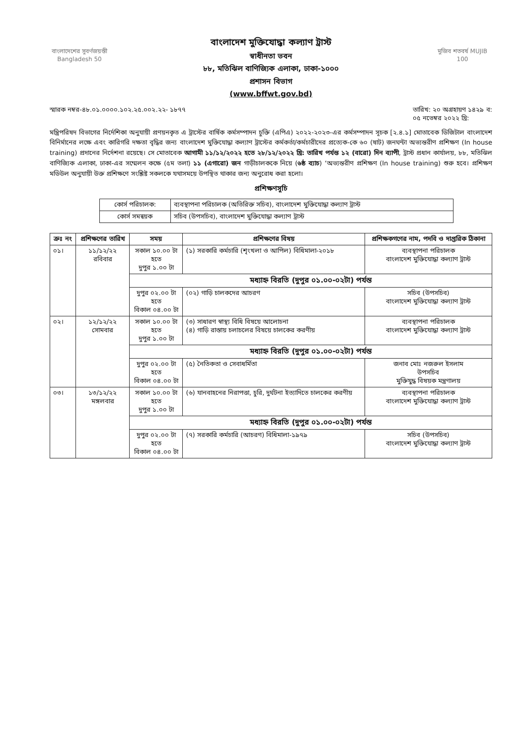বাংলাদেশের সুবর্ণজয়ন্তী Bangladesh 50
বাংলাদেশ মুক্তিযোদ্ধা কল্যাণ ট্রাস্ট
স্বাধীনতা ভবন
৮৮, মতিঝিল বাণিজ্যিক এলাকা, ঢাকা-১০০০
প্রশাসন বিভাগ
(www.bffwt.gov.bd)
মুজিব শতবর্ষ MUJIB 100
স্মারক নম্বর-৪৮.০১.০০০০.১০২.২৫.০০২.২২- ১৮৭৭
তারিখ: ২০ অগ্রহায়ণ ১৪২৯ ব:
০৫ নভেম্বর ২০২২ খ্রি:
মন্ত্রিপরিষদ বিভাগের নির্দেশিকা অনুযায়ী প্রণয়নকৃত এ ট্রাস্টের বার্ষিক কর্মসম্পাদন চুক্তি (এপিএ) ২০২২-২০২৩-এর কর্মসম্পাদন সূচক [২.৪.১] মোতাবেক ডিজিটাল বাংলাদেশ বিনির্মানের লক্ষে এবং কারিগরি দক্ষতা বৃদ্ধির জন্য বাংলাদেশ মুক্তিযোদ্ধা কল্যাণ ট্রাস্টের কর্মকর্তা/কর্মচারীদের প্রত্যেক-কে ৬০ (ষাট) জনঘন্টা অভ্যন্তরীণ প্রশিক্ষণ (In house training) প্রদানের নির্দেশনা রয়েছে। সে মোতাবেক আগামী ১১/১২/২০২২ হতে ২৮/১২/২০২২ খ্রি: তারিখ পর্যন্ত ১২ (বারো) দিন ব্যাপী, ট্রাস্ট প্রধান কার্যালয়, ৮৮, মতিঝিল বাণিজ্যিক এলাকা, ঢাকা-এর সম্মেলন কক্ষে (৫ম তলা) ১১ (এগারো) জন গাড়ীচালককে নিয়ে (৬ষ্ঠ ব্যাচ) ‘অভ্যন্তরীণ প্রশিক্ষণ (In house training) শুরু হবে। প্রশিক্ষণ মডিউল অনুযায়ী উক্ত প্রশিক্ষণে সংশ্লিষ্ট সকলকে যথাসময়ে উপস্থিত থাকার জন্য অনুরোধ করা হলো।
প্রশিক্ষণসূচি
| কোর্স পরিচালক: | ব্যবস্থাপনা পরিচালক (অতিরিক্ত সচিব), বাংলাদেশ মুক্তিযোদ্ধা কল্যাণ ট্রাস্ট |
| কোর্স সমন্বয়ক | সচিব (উপসচিব), বাংলাদেশ মুক্তিযোদ্ধা কল্যাণ ট্রাস্ট |
| ক্রঃ নং | প্রশিক্ষণের তারিখ | সময় | প্রশিক্ষণের বিষয় | প্রশিক্ষকগণের নাম, পদবি ও দাপ্তরিক ঠিকানা |
| --- | --- | --- | --- | --- |
| ০১। | ১১/১২/২২ রবিবার | সকাল ১০.০০ টা হতে দুপুর ১.০০ টা | (১) সরকারি কর্মচারি (শৃংখলা ও আপিল) বিধিমালা-২০১৮ | ব্যবস্থাপনা পরিচালক বাংলাদেশ মুক্তিযোদ্ধা কল্যাণ ট্রাস্ট |
| | | মধ্যাহ্ন বিরতি (দুপুর ০১.০০-০২টা) পর্যন্ত | | |
| | | দুপুর ০২.০০ টা হতে বিকাল ০৪.০০ টা | (০২) গাড়ি চালকদের আচরণ | সচিব (উপসচিব) বাংলাদেশ মুক্তিযোদ্ধা কল্যাণ ট্রাস্ট |
| ০২। | ১২/১২/২২ সোমবার | সকাল ১০.০০ টা হতে দুপুর ১.০০ টা | (৩) সাধারণ স্বাস্থ্য বিধি বিষয়ে আলোচনা (৪) গাড়ি রাস্তায় চলাচলের বিষয়ে চালকের করণীয় | ব্যবস্থাপনা পরিচালক বাংলাদেশ মুক্তিযোদ্ধা কল্যাণ ট্রাস্ট |
| | | মধ্যাহ্ন বিরতি (দুপুর ০১.০০-০২টা) পর্যন্ত | | |
| | | দুপুর ০২.০০ টা হতে বিকাল ০৪.০০ টা | (৫) নৈতিকতা ও সেবাধর্মিতা | জনাব মোঃ নজরুল ইসলাম উপসচিব মুক্তিযুদ্ধ বিষয়ক মন্ত্রণালয় |
| ০৩। | ১৩/১২/২২ মঙ্গলবার | সকাল ১০.০০ টা হতে দুপুর ১.০০ টা | (৬) যানবাহনের নিরাপত্তা, চুরি, দুর্ঘটনা ইত্যাদিতে চালকের করণীয় | ব্যবস্থাপনা পরিচালক বাংলাদেশ মুক্তিযোদ্ধা কল্যাণ ট্রাস্ট |
| | | মধ্যাহ্ন বিরতি (দুপুর ০১.০০-০২টা) পর্যন্ত | | |
| | | দুপুর ০২.০০ টা হতে বিকাল ০৪.০০ টা | (৭) সরকারি কর্মচারি (আচরণ) বিধিমালা-১৯৭৯ | সচিব (উপসচিব) বাংলাদেশ মুক্তিযোদ্ধা কল্যাণ ট্রাস্ট |